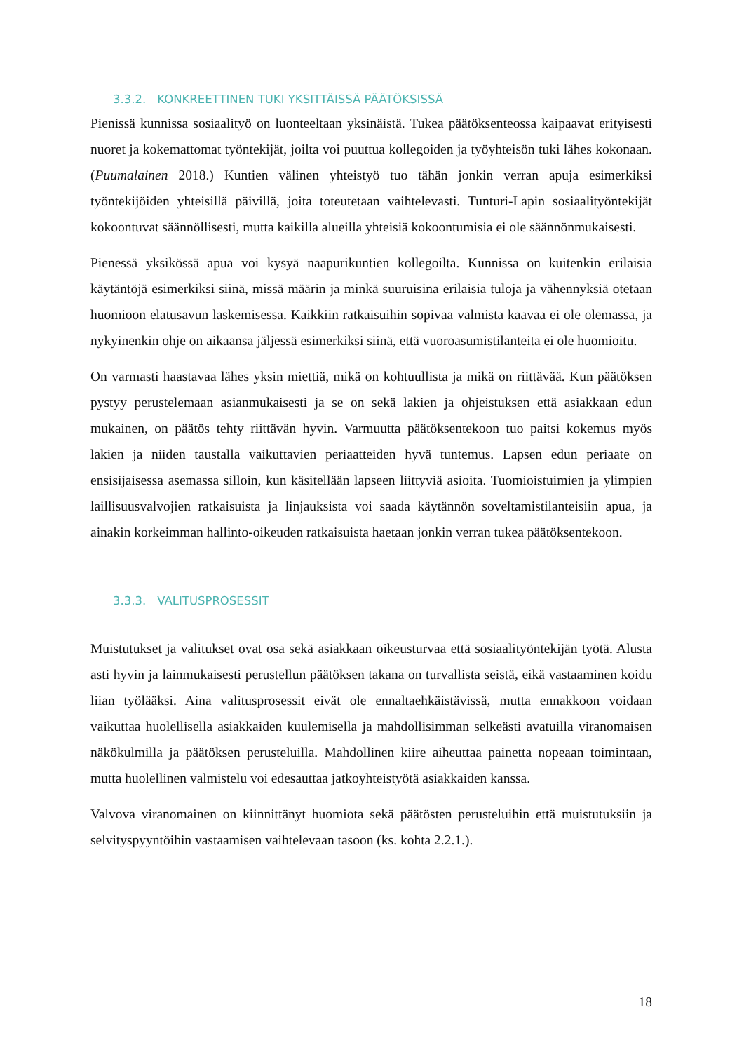3.3.2. KONKREETTINEN TUKI YKSITTÄISSÄ PÄÄTÖKSISSÄ
Pienissä kunnissa sosiaalityö on luonteeltaan yksinäistä. Tukea päätöksenteossa kaipaavat erityisesti nuoret ja kokemattomat työntekijät, joilta voi puuttua kollegoiden ja työyhteisön tuki lähes kokonaan. (Puumalainen 2018.) Kuntien välinen yhteistyö tuo tähän jonkin verran apuja esimerkiksi työntekijöiden yhteisillä päivillä, joita toteutetaan vaihtelevasti. Tunturi-Lapin sosiaalityöntekijät kokoontuvat säännöllisesti, mutta kaikilla alueilla yhteisiä kokoontumisia ei ole säännönmukaisesti.
Pienessä yksikössä apua voi kysyä naapurikuntien kollegoilta. Kunnissa on kuitenkin erilaisia käytäntöjä esimerkiksi siinä, missä määrin ja minkä suuruisina erilaisia tuloja ja vähennyksiä otetaan huomioon elatusavun laskemisessa. Kaikkiin ratkaisuihin sopivaa valmista kaavaa ei ole olemassa, ja nykyinenkin ohje on aikaansa jäljessä esimerkiksi siinä, että vuoroasumistilanteita ei ole huomioitu.
On varmasti haastavaa lähes yksin miettiä, mikä on kohtuullista ja mikä on riittävää. Kun päätöksen pystyy perustelemaan asianmukaisesti ja se on sekä lakien ja ohjeistuksen että asiakkaan edun mukainen, on päätös tehty riittävän hyvin. Varmuutta päätöksentekoon tuo paitsi kokemus myös lakien ja niiden taustalla vaikuttavien periaatteiden hyvä tuntemus. Lapsen edun periaate on ensisijaisessa asemassa silloin, kun käsitellään lapseen liittyviä asioita. Tuomioistuimien ja ylimpien laillisuusvalvojien ratkaisuista ja linjauksista voi saada käytännön soveltamistilanteisiin apua, ja ainakin korkeimman hallinto-oikeuden ratkaisuista haetaan jonkin verran tukea päätöksentekoon.
3.3.3. VALITUSPROSESSIT
Muistutukset ja valitukset ovat osa sekä asiakkaan oikeusturvaa että sosiaalityöntekijän työtä. Alusta asti hyvin ja lainmukaisesti perustellun päätöksen takana on turvallista seistä, eikä vastaaminen koidu liian työlääksi. Aina valitusprosessit eivät ole ennaltaehkäistävissä, mutta ennakkoon voidaan vaikuttaa huolellisella asiakkaiden kuulemisella ja mahdollisimman selkeästi avatuilla viranomaisen näkökulmilla ja päätöksen perusteluilla. Mahdollinen kiire aiheuttaa painetta nopeaan toimintaan, mutta huolellinen valmistelu voi edesauttaa jatkoyhteistyötä asiakkaiden kanssa.
Valvova viranomainen on kiinnittänyt huomiota sekä päätösten perusteluihin että muistutuksiin ja selvityspyyntöihin vastaamisen vaihtelevaan tasoon (ks. kohta 2.2.1.).
18